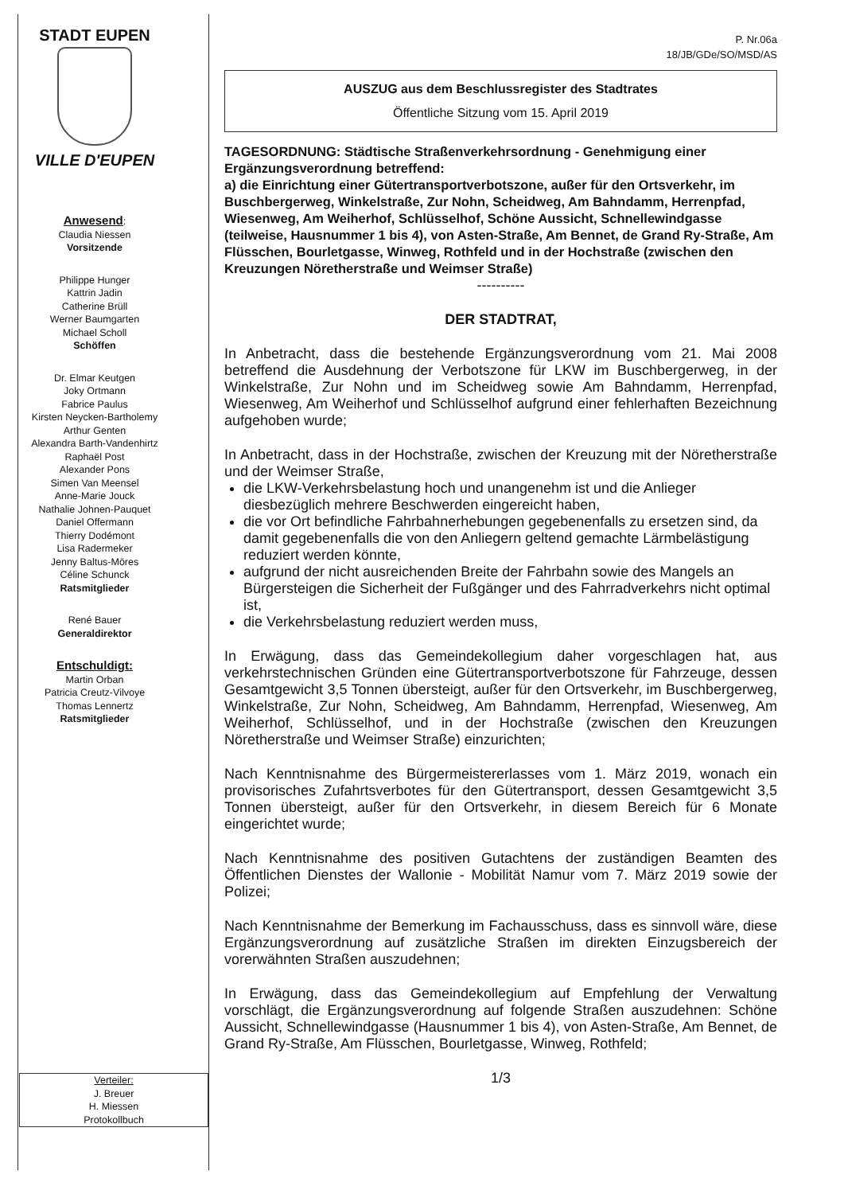STADT EUPEN
VILLE D'EUPEN
Anwesend:
Claudia Niessen
Vorsitzende
Philippe Hunger
Kattrin Jadin
Catherine Brüll
Werner Baumgarten
Michael Scholl
Schöffen
Dr. Elmar Keutgen
Joky Ortmann
Fabrice Paulus
Kirsten Neycken-Bartholemy
Arthur Genten
Alexandra Barth-Vandenhirtz
Raphaël Post
Alexander Pons
Simen Van Meensel
Anne-Marie Jouck
Nathalie Johnen-Pauquet
Daniel Offermann
Thierry Dodémont
Lisa Radermeker
Jenny Baltus-Möres
Céline Schunck
Ratsmitglieder
René Bauer
Generaldirektor
Entschuldigt:
Martin Orban
Patricia Creutz-Vilvoye
Thomas Lennertz
Ratsmitglieder
P. Nr.06a
18/JB/GDe/SO/MSD/AS
AUSZUG aus dem Beschlussregister des Stadtrates
Öffentliche Sitzung vom 15. April 2019
TAGESORDNUNG: Städtische Straßenverkehrsordnung - Genehmigung einer Ergänzungsverordnung betreffend:
a) die Einrichtung einer Gütertransportverbotszone, außer für den Ortsverkehr, im Buschbergerweg, Winkelstraße, Zur Nohn, Scheidweg, Am Bahndamm, Herrenpfad, Wiesenweg, Am Weiherhof, Schlüsselhof, Schöne Aussicht, Schnellewindgasse (teilweise, Hausnummer 1 bis 4), von Asten-Straße, Am Bennet, de Grand Ry-Straße, Am Flüsschen, Bourletgasse, Winweg, Rothfeld und in der Hochstraße (zwischen den Kreuzungen Nöretherstraße und Weimser Straße)
----------
DER STADTRAT,
In Anbetracht, dass die bestehende Ergänzungsverordnung vom 21. Mai 2008 betreffend die Ausdehnung der Verbotszone für LKW im Buschbergerweg, in der Winkelstraße, Zur Nohn und im Scheidweg sowie Am Bahndamm, Herrenpfad, Wiesenweg, Am Weiherhof und Schlüsselhof aufgrund einer fehlerhaften Bezeichnung aufgehoben wurde;
In Anbetracht, dass in der Hochstraße, zwischen der Kreuzung mit der Nöretherstraße und der Weimser Straße,
die LKW-Verkehrsbelastung hoch und unangenehm ist und die Anlieger diesbezüglich mehrere Beschwerden eingereicht haben,
die vor Ort befindliche Fahrbahnerhebungen gegebenenfalls zu ersetzen sind, da damit gegebenenfalls die von den Anliegern geltend gemachte Lärmbelästigung reduziert werden könnte,
aufgrund der nicht ausreichenden Breite der Fahrbahn sowie des Mangels an Bürgersteigen die Sicherheit der Fußgänger und des Fahrradverkehrs nicht optimal ist,
die Verkehrsbelastung reduziert werden muss,
In Erwägung, dass das Gemeindekollegium daher vorgeschlagen hat, aus verkehrstechnischen Gründen eine Gütertransportverbotszone für Fahrzeuge, dessen Gesamtgewicht 3,5 Tonnen übersteigt, außer für den Ortsverkehr, im Buschbergerweg, Winkelstraße, Zur Nohn, Scheidweg, Am Bahndamm, Herrenpfad, Wiesenweg, Am Weiherhof, Schlüsselhof, und in der Hochstraße (zwischen den Kreuzungen Nöretherstraße und Weimser Straße) einzurichten;
Nach Kenntnisnahme des Bürgermeistererlasses vom 1. März 2019, wonach ein provisorisches Zufahrtsverbotes für den Gütertransport, dessen Gesamtgewicht 3,5 Tonnen übersteigt, außer für den Ortsverkehr, in diesem Bereich für 6 Monate eingerichtet wurde;
Nach Kenntnisnahme des positiven Gutachtens der zuständigen Beamten des Öffentlichen Dienstes der Wallonie - Mobilität Namur vom 7. März 2019 sowie der Polizei;
Nach Kenntnisnahme der Bemerkung im Fachausschuss, dass es sinnvoll wäre, diese Ergänzungsverordnung auf zusätzliche Straßen im direkten Einzugsbereich der vorerwähnten Straßen auszudehnen;
In Erwägung, dass das Gemeindekollegium auf Empfehlung der Verwaltung vorschlägt, die Ergänzungsverordnung auf folgende Straßen auszudehnen: Schöne Aussicht, Schnellewindgasse (Hausnummer 1 bis 4), von Asten-Straße, Am Bennet, de Grand Ry-Straße, Am Flüsschen, Bourletgasse, Winweg, Rothfeld;
1/3
Verteiler:
J. Breuer
H. Miessen
Protokollbuch